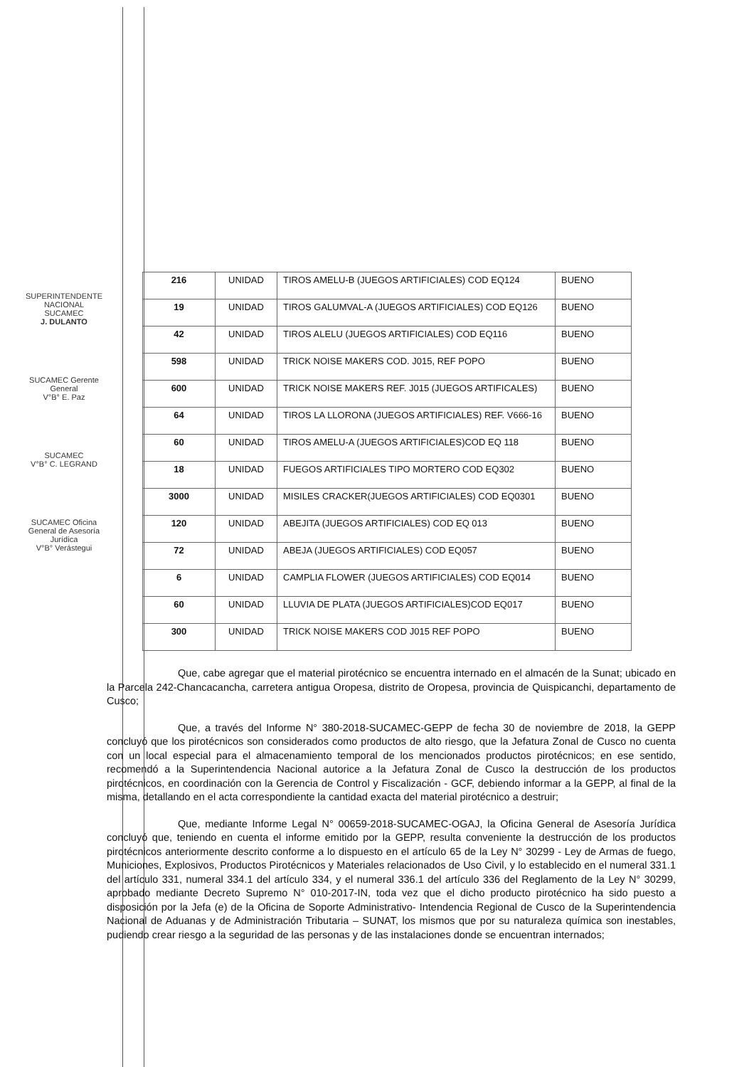SUPERINTENDENTE NACIONAL SUCAMEC
J. DULANTO
SUCAMEC Gerente General
V°B° E. Paz
SUCAMEC
V°B° C. LEGRAND
SUCAMEC Oficina General de Asesoría Jurídica
V°B° Verástegui
| 216 | UNIDAD | TIROS AMELU-B (JUEGOS ARTIFICIALES) COD EQ124 | BUENO |
| 19 | UNIDAD | TIROS GALUMVAL-A (JUEGOS ARTIFICIALES) COD EQ126 | BUENO |
| 42 | UNIDAD | TIROS ALELU (JUEGOS ARTIFICIALES) COD EQ116 | BUENO |
| 598 | UNIDAD | TRICK NOISE MAKERS COD. J015, REF POPO | BUENO |
| 600 | UNIDAD | TRICK NOISE MAKERS REF. J015 (JUEGOS ARTIFICALES) | BUENO |
| 64 | UNIDAD | TIROS LA LLORONA (JUEGOS ARTIFICIALES) REF. V666-16 | BUENO |
| 60 | UNIDAD | TIROS AMELU-A (JUEGOS ARTIFICIALES)COD EQ 118 | BUENO |
| 18 | UNIDAD | FUEGOS ARTIFICIALES TIPO MORTERO COD EQ302 | BUENO |
| 3000 | UNIDAD | MISILES CRACKER(JUEGOS ARTIFICIALES) COD EQ0301 | BUENO |
| 120 | UNIDAD | ABEJITA (JUEGOS ARTIFICIALES) COD EQ 013 | BUENO |
| 72 | UNIDAD | ABEJA (JUEGOS ARTIFICIALES) COD EQ057 | BUENO |
| 6 | UNIDAD | CAMPLIA FLOWER (JUEGOS ARTIFICIALES) COD EQ014 | BUENO |
| 60 | UNIDAD | LLUVIA DE PLATA (JUEGOS ARTIFICIALES)COD EQ017 | BUENO |
| 300 | UNIDAD | TRICK NOISE MAKERS COD J015 REF POPO | BUENO |
Que, cabe agregar que el material pirotécnico se encuentra internado en el almacén de la Sunat; ubicado en la Parcela 242-Chancacancha, carretera antigua Oropesa, distrito de Oropesa, provincia de Quispicanchi, departamento de Cusco;
Que, a través del Informe N° 380-2018-SUCAMEC-GEPP de fecha 30 de noviembre de 2018, la GEPP concluyó que los pirotécnicos son considerados como productos de alto riesgo, que la Jefatura Zonal de Cusco no cuenta con un local especial para el almacenamiento temporal de los mencionados productos pirotécnicos; en ese sentido, recomendó a la Superintendencia Nacional autorice a la Jefatura Zonal de Cusco la destrucción de los productos pirotécnicos, en coordinación con la Gerencia de Control y Fiscalización - GCF, debiendo informar a la GEPP, al final de la misma, detallando en el acta correspondiente la cantidad exacta del material pirotécnico a destruir;
Que, mediante Informe Legal N° 00659-2018-SUCAMEC-OGAJ, la Oficina General de Asesoría Jurídica concluyó que, teniendo en cuenta el informe emitido por la GEPP, resulta conveniente la destrucción de los productos pirotécnicos anteriormente descrito conforme a lo dispuesto en el artículo 65 de la Ley N° 30299 - Ley de Armas de fuego, Municiones, Explosivos, Productos Pirotécnicos y Materiales relacionados de Uso Civil, y lo establecido en el numeral 331.1 del artículo 331, numeral 334.1 del artículo 334, y el numeral 336.1 del artículo 336 del Reglamento de la Ley N° 30299, aprobado mediante Decreto Supremo N° 010-2017-IN, toda vez que el dicho producto pirotécnico ha sido puesto a disposición por la Jefa (e) de la Oficina de Soporte Administrativo- Intendencia Regional de Cusco de la Superintendencia Nacional de Aduanas y de Administración Tributaria – SUNAT, los mismos que por su naturaleza química son inestables, pudiendo crear riesgo a la seguridad de las personas y de las instalaciones donde se encuentran internados;